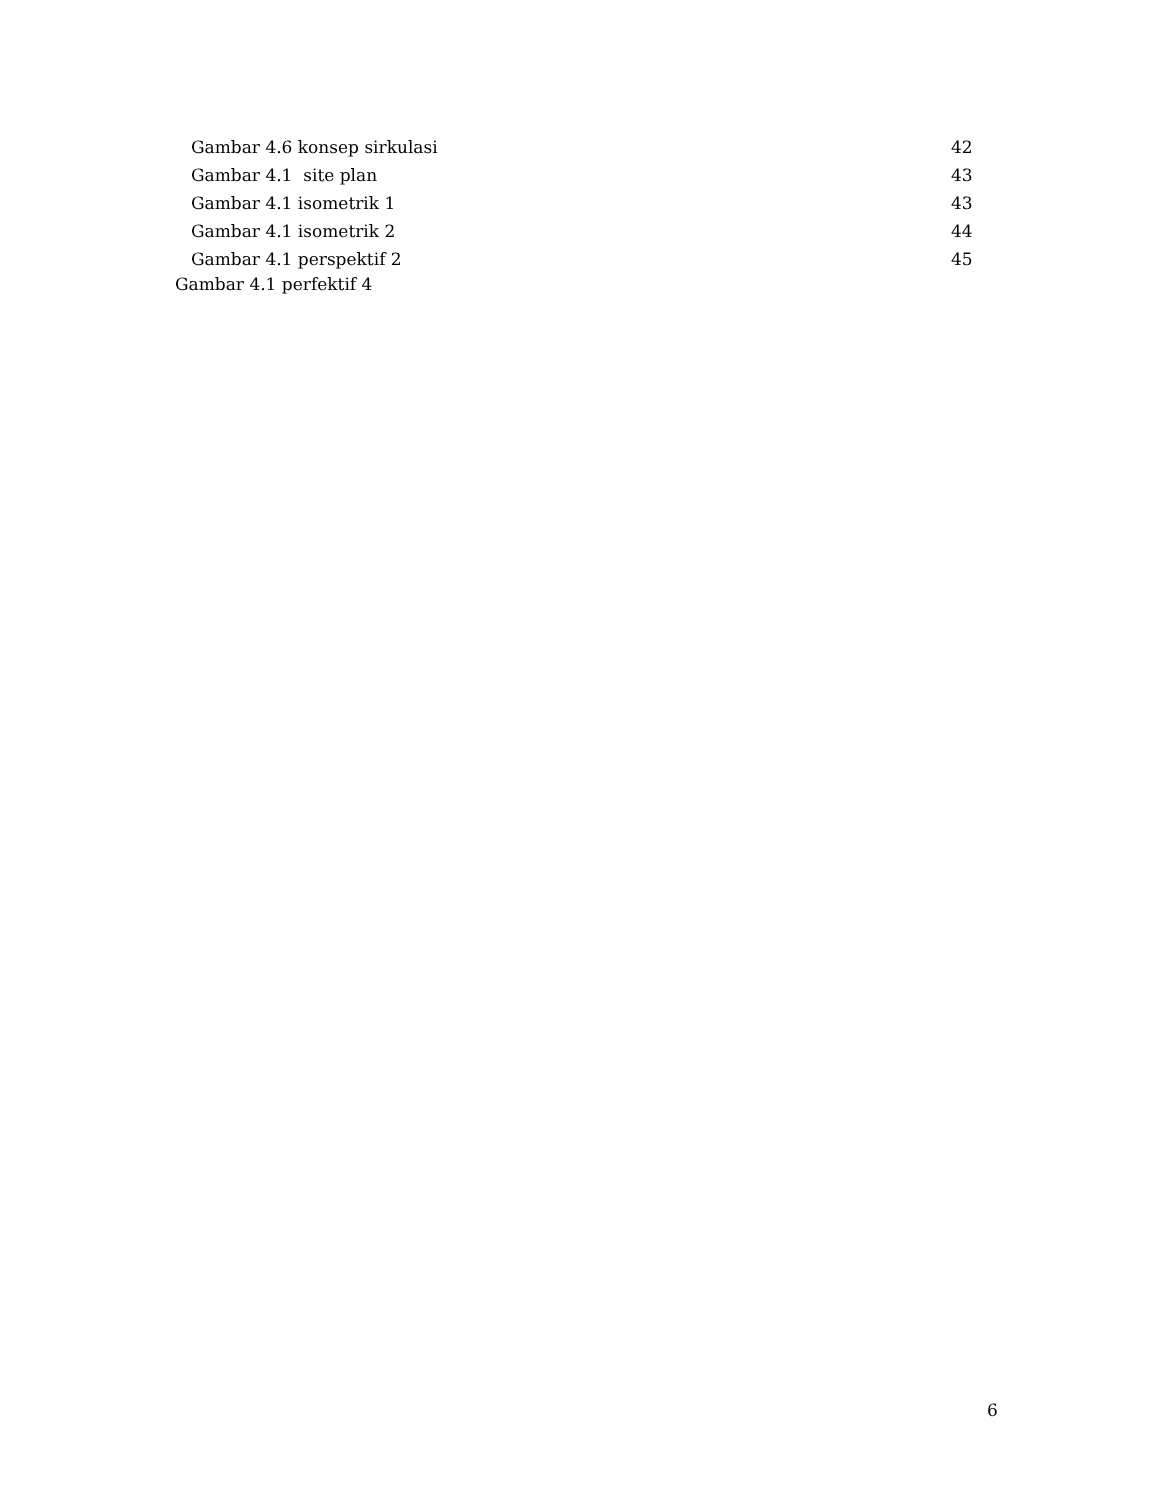Gambar 4.6 konsep sirkulasi 42
Gambar 4.1 site plan 43
Gambar 4.1 isometrik 1 43
Gambar 4.1 isometrik 2 44
Gambar 4.1 perspektif 2 45
Gambar 4.1 perfektif 4
6